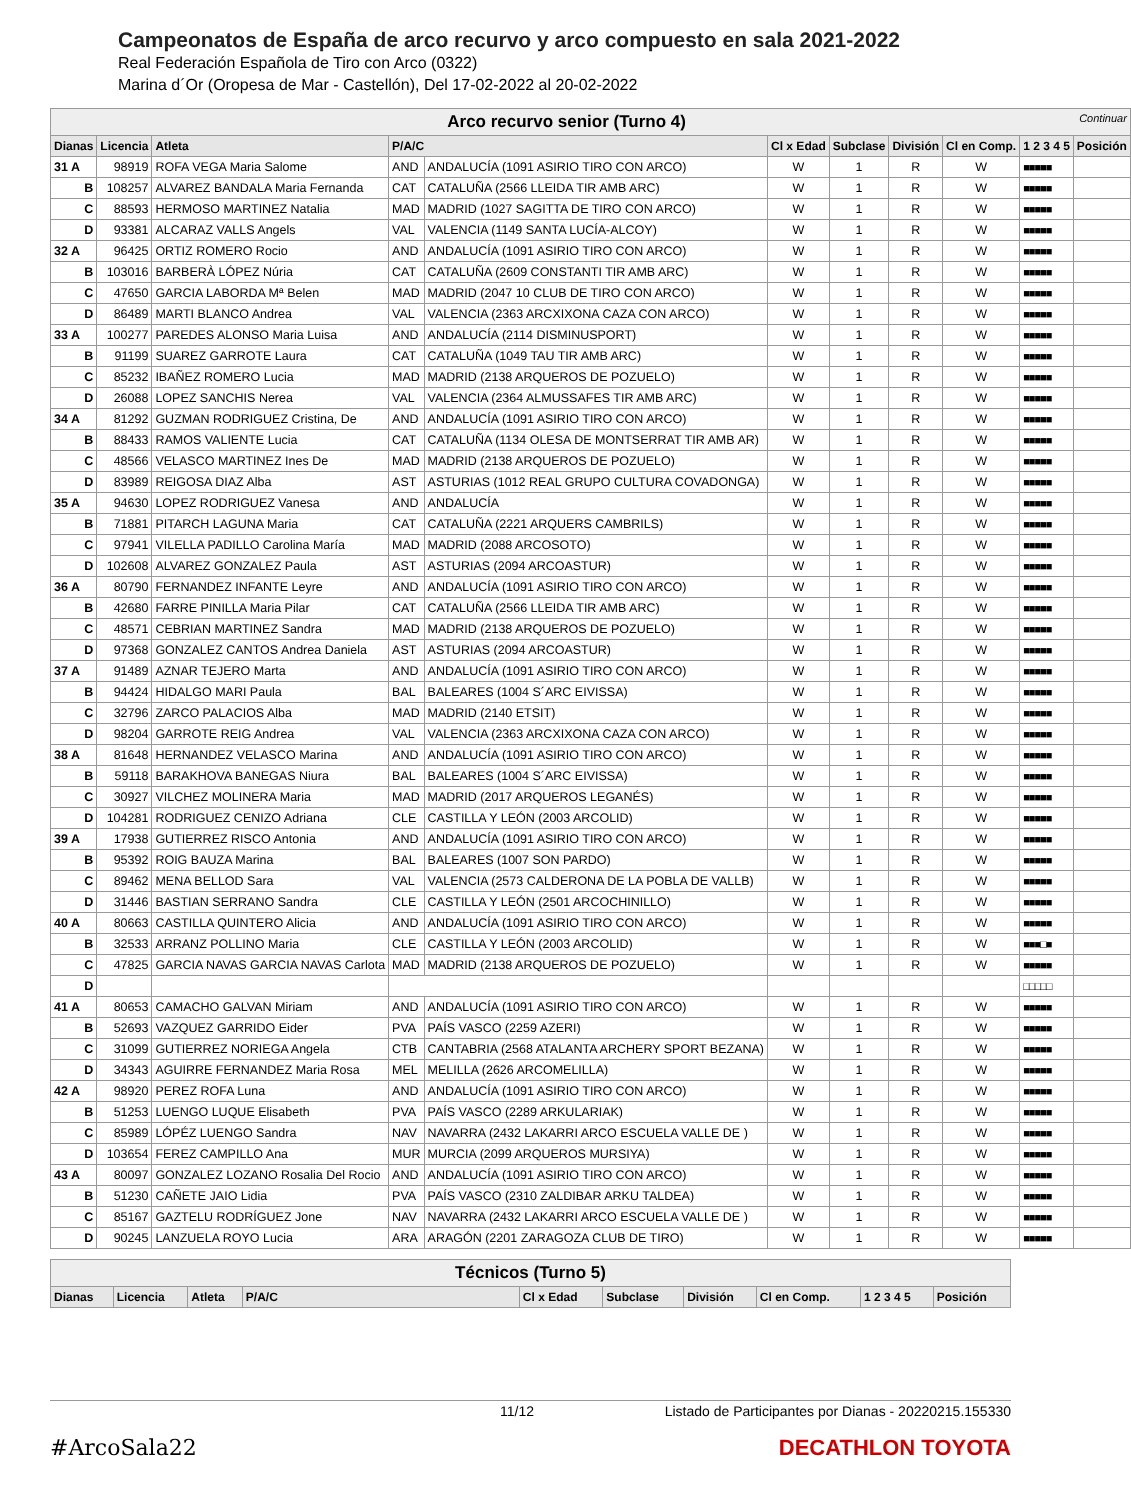Campeonatos de España de arco recurvo y arco compuesto en sala 2021-2022
Real Federación Española de Tiro con Arco (0322)
Marina d´Or (Oropesa de Mar - Castellón), Del 17-02-2022 al 20-02-2022
| Arco recurvo senior (Turno 4) Continuar | | | | | | | | | | |
| Dianas | Licencia | Atleta | P/A/C | | Cl x Edad | Subclase | División | Cl en Comp. | 1 2 3 4 5 | Posición |
| 31 A | 98919 | ROFA VEGA Maria Salome | AND | ANDALUCÍA (1091 ASIRIO TIRO CON ARCO) | W | 1 | R | W | ■■■■■ | |
| B | 108257 | ALVAREZ BANDALA Maria Fernanda | CAT | CATALUÑA (2566 LLEIDA TIR AMB ARC) | W | 1 | R | W | ■■■■■ | |
| C | 88593 | HERMOSO MARTINEZ Natalia | MAD | MADRID (1027 SAGITTA DE TIRO CON ARCO) | W | 1 | R | W | ■■■■■ | |
| D | 93381 | ALCARAZ VALLS Angels | VAL | VALENCIA (1149 SANTA LUCÍA-ALCOY) | W | 1 | R | W | ■■■■■ | |
| 32 A | 96425 | ORTIZ ROMERO Rocio | AND | ANDALUCÍA (1091 ASIRIO TIRO CON ARCO) | W | 1 | R | W | ■■■■■ | |
| B | 103016 | BARBERÀ LÓPEZ Núria | CAT | CATALUÑA (2609 CONSTANTI TIR AMB ARC) | W | 1 | R | W | ■■■■■ | |
| C | 47650 | GARCIA LABORDA Mª Belen | MAD | MADRID (2047 10 CLUB DE TIRO CON ARCO) | W | 1 | R | W | ■■■■■ | |
| D | 86489 | MARTI BLANCO Andrea | VAL | VALENCIA (2363 ARCXIXONA CAZA CON ARCO) | W | 1 | R | W | ■■■■■ | |
| 33 A | 100277 | PAREDES ALONSO Maria Luisa | AND | ANDALUCÍA (2114 DISMINUSPORT) | W | 1 | R | W | ■■■■■ | |
| B | 91199 | SUAREZ GARROTE Laura | CAT | CATALUÑA (1049 TAU TIR AMB ARC) | W | 1 | R | W | ■■■■■ | |
| C | 85232 | IBAÑEZ ROMERO Lucia | MAD | MADRID (2138 ARQUEROS DE POZUELO) | W | 1 | R | W | ■■■■■ | |
| D | 26088 | LOPEZ SANCHIS Nerea | VAL | VALENCIA (2364 ALMUSSAFES TIR AMB ARC) | W | 1 | R | W | ■■■■■ | |
| 34 A | 81292 | GUZMAN RODRIGUEZ Cristina, De | AND | ANDALUCÍA (1091 ASIRIO TIRO CON ARCO) | W | 1 | R | W | ■■■■■ | |
| B | 88433 | RAMOS VALIENTE Lucia | CAT | CATALUÑA (1134 OLESA DE MONTSERRAT TIR AMB AR) | W | 1 | R | W | ■■■■■ | |
| C | 48566 | VELASCO MARTINEZ Ines De | MAD | MADRID (2138 ARQUEROS DE POZUELO) | W | 1 | R | W | ■■■■■ | |
| D | 83989 | REIGOSA DIAZ Alba | AST | ASTURIAS (1012 REAL GRUPO CULTURA COVADONGA) | W | 1 | R | W | ■■■■■ | |
| 35 A | 94630 | LOPEZ RODRIGUEZ Vanesa | AND | ANDALUCÍA | W | 1 | R | W | ■■■■■ | |
| B | 71881 | PITARCH LAGUNA Maria | CAT | CATALUÑA (2221 ARQUERS CAMBRILS) | W | 1 | R | W | ■■■■■ | |
| C | 97941 | VILELLA PADILLO Carolina María | MAD | MADRID (2088 ARCOSOTO) | W | 1 | R | W | ■■■■■ | |
| D | 102608 | ALVAREZ GONZALEZ Paula | AST | ASTURIAS (2094 ARCOASTUR) | W | 1 | R | W | ■■■■■ | |
| 36 A | 80790 | FERNANDEZ INFANTE Leyre | AND | ANDALUCÍA (1091 ASIRIO TIRO CON ARCO) | W | 1 | R | W | ■■■■■ | |
| B | 42680 | FARRE PINILLA Maria Pilar | CAT | CATALUÑA (2566 LLEIDA TIR AMB ARC) | W | 1 | R | W | ■■■■■ | |
| C | 48571 | CEBRIAN MARTINEZ Sandra | MAD | MADRID (2138 ARQUEROS DE POZUELO) | W | 1 | R | W | ■■■■■ | |
| D | 97368 | GONZALEZ CANTOS Andrea Daniela | AST | ASTURIAS (2094 ARCOASTUR) | W | 1 | R | W | ■■■■■ | |
| 37 A | 91489 | AZNAR TEJERO Marta | AND | ANDALUCÍA (1091 ASIRIO TIRO CON ARCO) | W | 1 | R | W | ■■■■■ | |
| B | 94424 | HIDALGO MARI Paula | BAL | BALEARES (1004 S´ARC EIVISSA) | W | 1 | R | W | ■■■■■ | |
| C | 32796 | ZARCO PALACIOS Alba | MAD | MADRID (2140 ETSIT) | W | 1 | R | W | ■■■■■ | |
| D | 98204 | GARROTE REIG Andrea | VAL | VALENCIA (2363 ARCXIXONA CAZA CON ARCO) | W | 1 | R | W | ■■■■■ | |
| 38 A | 81648 | HERNANDEZ VELASCO Marina | AND | ANDALUCÍA (1091 ASIRIO TIRO CON ARCO) | W | 1 | R | W | ■■■■■ | |
| B | 59118 | BARAKHOVA BANEGAS Niura | BAL | BALEARES (1004 S´ARC EIVISSA) | W | 1 | R | W | ■■■■■ | |
| C | 30927 | VILCHEZ MOLINERA Maria | MAD | MADRID (2017 ARQUEROS LEGANÉS) | W | 1 | R | W | ■■■■■ | |
| D | 104281 | RODRIGUEZ CENIZO Adriana | CLE | CASTILLA Y LEÓN (2003 ARCOLID) | W | 1 | R | W | ■■■■■ | |
| 39 A | 17938 | GUTIERREZ RISCO Antonia | AND | ANDALUCÍA (1091 ASIRIO TIRO CON ARCO) | W | 1 | R | W | ■■■■■ | |
| B | 95392 | ROIG BAUZA Marina | BAL | BALEARES (1007 SON PARDO) | W | 1 | R | W | ■■■■■ | |
| C | 89462 | MENA BELLOD Sara | VAL | VALENCIA (2573 CALDERONA DE LA POBLA DE VALLB) | W | 1 | R | W | ■■■■■ | |
| D | 31446 | BASTIAN SERRANO Sandra | CLE | CASTILLA Y LEÓN (2501 ARCOCHINILLO) | W | 1 | R | W | ■■■■■ | |
| 40 A | 80663 | CASTILLA QUINTERO Alicia | AND | ANDALUCÍA (1091 ASIRIO TIRO CON ARCO) | W | 1 | R | W | ■■■■■ | |
| B | 32533 | ARRANZ POLLINO Maria | CLE | CASTILLA Y LEÓN (2003 ARCOLID) | W | 1 | R | W | ■■■□■ | |
| C | 47825 | GARCIA NAVAS GARCIA NAVAS Carlota | MAD | MADRID (2138 ARQUEROS DE POZUELO) | W | 1 | R | W | ■■■■■ | |
| D | | | | | | | | | □□□□□ | |
| 41 A | 80653 | CAMACHO GALVAN Miriam | AND | ANDALUCÍA (1091 ASIRIO TIRO CON ARCO) | W | 1 | R | W | ■■■■■ | |
| B | 52693 | VAZQUEZ GARRIDO Eider | PVA | PAÍS VASCO (2259 AZERI) | W | 1 | R | W | ■■■■■ | |
| C | 31099 | GUTIERREZ NORIEGA Angela | CTB | CANTABRIA (2568 ATALANTA ARCHERY SPORT BEZANA) | W | 1 | R | W | ■■■■■ | |
| D | 34343 | AGUIRRE FERNANDEZ Maria Rosa | MEL | MELILLA (2626 ARCOMELILLA) | W | 1 | R | W | ■■■■■ | |
| 42 A | 98920 | PEREZ ROFA Luna | AND | ANDALUCÍA (1091 ASIRIO TIRO CON ARCO) | W | 1 | R | W | ■■■■■ | |
| B | 51253 | LUENGO LUQUE Elisabeth | PVA | PAÍS VASCO (2289 ARKULARIAK) | W | 1 | R | W | ■■■■■ | |
| C | 85989 | LÓPÉZ LUENGO Sandra | NAV | NAVARRA (2432 LAKARRI ARCO ESCUELA VALLE DE ) | W | 1 | R | W | ■■■■■ | |
| D | 103654 | FEREZ CAMPILLO Ana | MUR | MURCIA (2099 ARQUEROS MURSIYA) | W | 1 | R | W | ■■■■■ | |
| 43 A | 80097 | GONZALEZ LOZANO Rosalia Del Rocio | AND | ANDALUCÍA (1091 ASIRIO TIRO CON ARCO) | W | 1 | R | W | ■■■■■ | |
| B | 51230 | CAÑETE JAIO Lidia | PVA | PAÍS VASCO (2310 ZALDIBAR ARKU TALDEA) | W | 1 | R | W | ■■■■■ | |
| C | 85167 | GAZTELU RODRÍGUEZ Jone | NAV | NAVARRA (2432 LAKARRI ARCO ESCUELA VALLE DE ) | W | 1 | R | W | ■■■■■ | |
| D | 90245 | LANZUELA ROYO Lucia | ARA | ARAGÓN (2201 ZARAGOZA CLUB DE TIRO) | W | 1 | R | W | ■■■■■ | |
| Técnicos (Turno 5) | | | | | | | | | |
| Dianas | Licencia | Atleta | P/A/C | Cl x Edad | Subclase | División | Cl en Comp. | 1 2 3 4 5 | Posición |
11/12 Listado de Participantes por Dianas - 20220215.155330
#ArcoSala22 DECATHLON TOYOTA